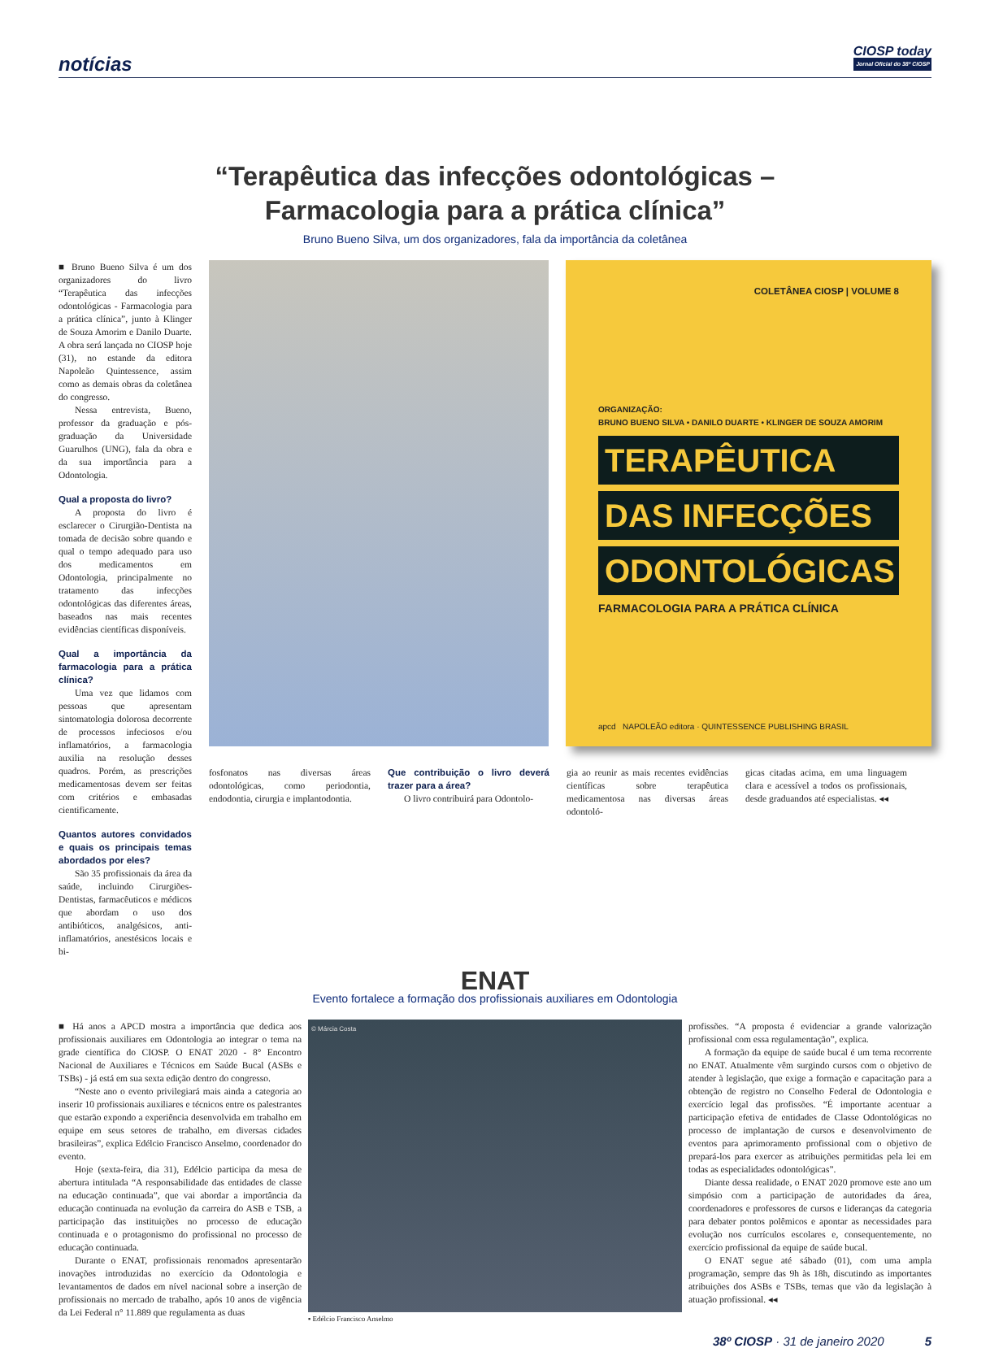notícias
CIOSP today
Jornal Oficial do 38º CIOSP
“Terapêutica das infecções odontológicas –
Farmacologia para a prática clínica”
Bruno Bueno Silva, um dos organizadores, fala da importância da coletânea
■ Bruno Bueno Silva é um dos organizadores do livro “Terapêutica das infecções odontológicas - Farmacologia para a prática clínica”, junto à Klinger de Souza Amorim e Danilo Duarte. A obra será lançada no CIOSP hoje (31), no estande da editora Napoleão Quintessence, assim como as demais obras da coletânea do congresso.
Nessa entrevista, Bueno, professor da graduação e pós-graduação da Universidade Guarulhos (UNG), fala da obra e da sua importância para a Odontologia.
Qual a proposta do livro?
A proposta do livro é esclarecer o Cirurgião-Dentista na tomada de decisão sobre quando e qual o tempo adequado para uso dos medicamentos em Odontologia, principalmente no tratamento das infecções odontológicas das diferentes áreas, baseados nas mais recentes evidências científicas disponíveis.
Qual a importância da farmacologia para a prática clínica?
Uma vez que lidamos com pessoas que apresentam sintomatologia dolorosa decorrente de processos infeciosos e/ou inflamatórios, a farmacologia auxilia na resolução desses quadros. Porém, as prescrições medicamentosas devem ser feitas com critérios e embasadas cientificamente.
Quantos autores convidados e quais os principais temas abordados por eles?
São 35 profissionais da área da saúde, incluindo Cirurgiões-Dentistas, farmacêuticos e médicos que abordam o uso dos antibióticos, analgésicos, anti-inflamatórios, anestésicos locais e bi-
COLETÂNEA CIOSP | VOLUME 8
ORGANIZAÇÃO:
BRUNO BUENO SILVA • DANILO DUARTE • KLINGER DE SOUZA AMORIM
TERAPÊUTICA
DAS INFECÇÕES
ODONTOLÓGICAS
FARMACOLOGIA PARA A PRÁTICA CLÍNICA
apcd NAPOLEÃO editora · QUINTESSENCE PUBLISHING BRASIL
fosfonatos nas diversas áreas odontológicas, como periodontia, endodontia, cirurgia e implantodontia.
Que contribuição o livro deverá trazer para a área?
O livro contribuirá para Odontolo-
gia ao reunir as mais recentes evidências científicas sobre terapêutica medicamentosa nas diversas áreas odontoló-
gicas citadas acima, em uma linguagem clara e acessível a todos os profissionais, desde graduandos até especialistas. ◂◂
ENAT
Evento fortalece a formação dos profissionais auxiliares em Odontologia
■ Há anos a APCD mostra a importância que dedica aos profissionais auxiliares em Odontologia ao integrar o tema na grade científica do CIOSP. O ENAT 2020 - 8° Encontro Nacional de Auxiliares e Técnicos em Saúde Bucal (ASBs e TSBs) - já está em sua sexta edição dentro do congresso.
“Neste ano o evento privilegiará mais ainda a categoria ao inserir 10 profissionais auxiliares e técnicos entre os palestrantes que estarão expondo a experiência desenvolvida em trabalho em equipe em seus setores de trabalho, em diversas cidades brasileiras”, explica Edélcio Francisco Anselmo, coordenador do evento.
Hoje (sexta-feira, dia 31), Edélcio participa da mesa de abertura intitulada “A responsabilidade das entidades de classe na educação continuada”, que vai abordar a importância da educação continuada na evolução da carreira do ASB e TSB, a participação das instituições no processo de educação continuada e o protagonismo do profissional no processo de educação continuada.
Durante o ENAT, profissionais renomados apresentarão inovações introduzidas no exercício da Odontologia e levantamentos de dados em nível nacional sobre a inserção de profissionais no mercado de trabalho, após 10 anos de vigência da Lei Federal n° 11.889 que regulamenta as duas
© Márcia Costa
▪ Edélcio Francisco Anselmo
profissões. “A proposta é evidenciar a grande valorização profissional com essa regulamentação”, explica.
A formação da equipe de saúde bucal é um tema recorrente no ENAT. Atualmente vêm surgindo cursos com o objetivo de atender à legislação, que exige a formação e capacitação para a obtenção de registro no Conselho Federal de Odontologia e exercício legal das profissões. “É importante acentuar a participação efetiva de entidades de Classe Odontológicas no processo de implantação de cursos e desenvolvimento de eventos para aprimoramento profissional com o objetivo de prepará-los para exercer as atribuições permitidas pela lei em todas as especialidades odontológicas”.
Diante dessa realidade, o ENAT 2020 promove este ano um simpósio com a participação de autoridades da área, coordenadores e professores de cursos e lideranças da categoria para debater pontos polêmicos e apontar as necessidades para evolução nos currículos escolares e, consequentemente, no exercício profissional da equipe de saúde bucal.
O ENAT segue até sábado (01), com uma ampla programação, sempre das 9h às 18h, discutindo as importantes atribuições dos ASBs e TSBs, temas que vão da legislação à atuação profissional. ◂◂
38º CIOSP · 31 de janeiro 2020 5